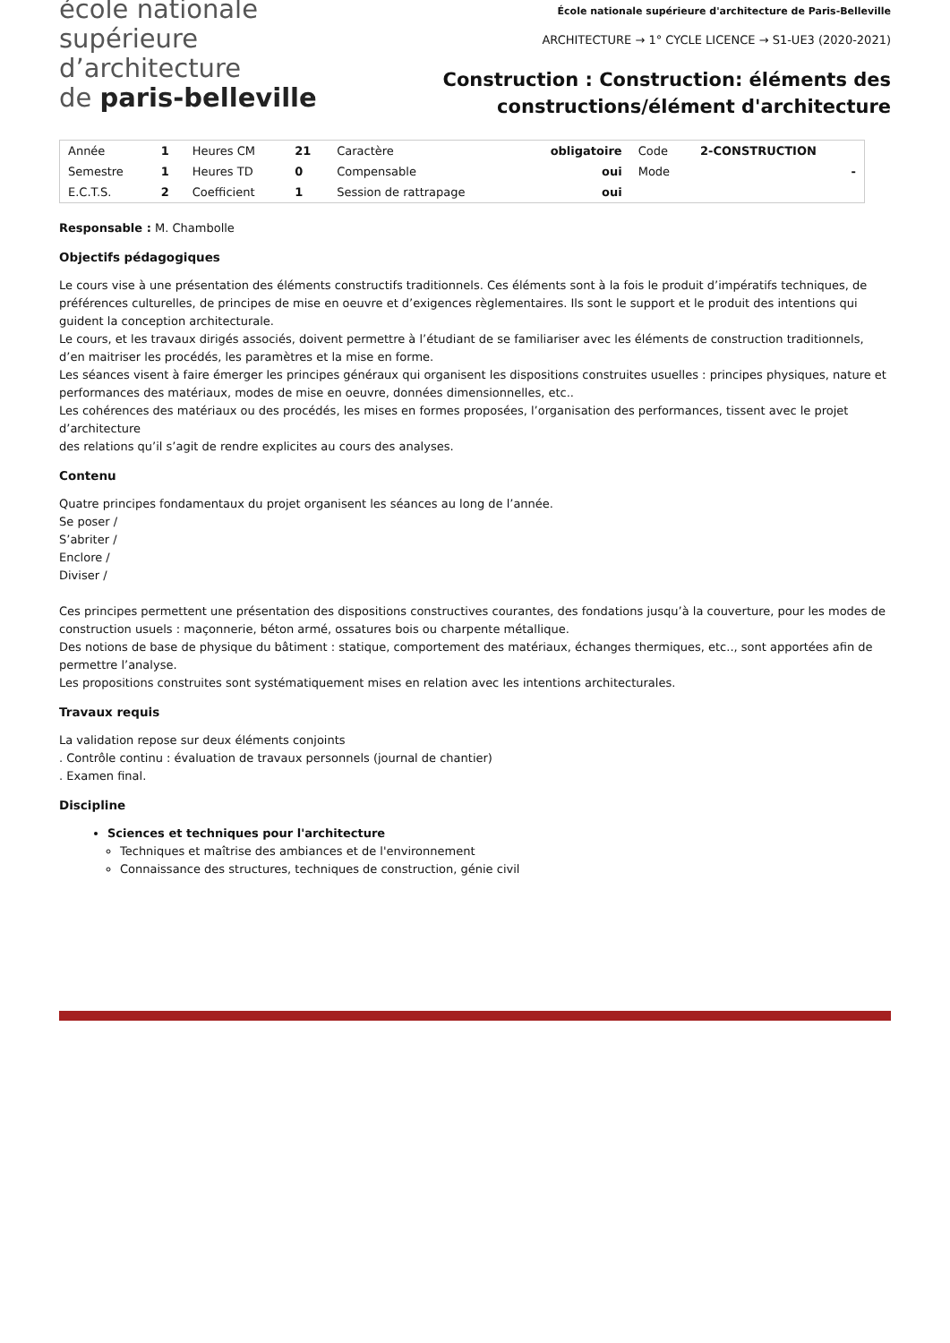école nationale
supérieure
d’architecture
de paris-belleville
École nationale supérieure d'architecture de Paris-Belleville
ARCHITECTURE → 1° CYCLE LICENCE → S1-UE3 (2020-2021)
Construction : Construction: éléments des
constructions/élément d'architecture
| Année | 1 | Heures CM | 21 | Caractère | obligatoire | Code | 2-CONSTRUCTION |
| Semestre | 1 | Heures TD | 0 | Compensable | oui | Mode | - |
| E.C.T.S. | 2 | Coefficient | 1 | Session de rattrapage | oui | | |
Responsable : M. Chambolle
Objectifs pédagogiques
Le cours vise à une présentation des éléments constructifs traditionnels. Ces éléments sont à la fois le produit d’impératifs techniques, de préférences culturelles, de principes de mise en oeuvre et d’exigences règlementaires. Ils sont le support et le produit des intentions qui guident la conception architecturale.
Le cours, et les travaux dirigés associés, doivent permettre à l’étudiant de se familiariser avec les éléments de construction traditionnels, d’en maitriser les procédés, les paramètres et la mise en forme.
Les séances visent à faire émerger les principes généraux qui organisent les dispositions construites usuelles : principes physiques, nature et performances des matériaux, modes de mise en oeuvre, données dimensionnelles, etc..
Les cohérences des matériaux ou des procédés, les mises en formes proposées, l’organisation des performances, tissent avec le projet d’architecture
des relations qu’il s’agit de rendre explicites au cours des analyses.
Contenu
Quatre principes fondamentaux du projet organisent les séances au long de l’année.
Se poser /
S’abriter /
Enclore /
Diviser /
Ces principes permettent une présentation des dispositions constructives courantes, des fondations jusqu’à la couverture, pour les modes de construction usuels : maçonnerie, béton armé, ossatures bois ou charpente métallique.
Des notions de base de physique du bâtiment : statique, comportement des matériaux, échanges thermiques, etc.., sont apportées afin de permettre l’analyse.
Les propositions construites sont systématiquement mises en relation avec les intentions architecturales.
Travaux requis
La validation repose sur deux éléments conjoints
. Contrôle continu : évaluation de travaux personnels (journal de chantier)
. Examen final.
Discipline
Sciences et techniques pour l'architecture
Techniques et maîtrise des ambiances et de l'environnement
Connaissance des structures, techniques de construction, génie civil